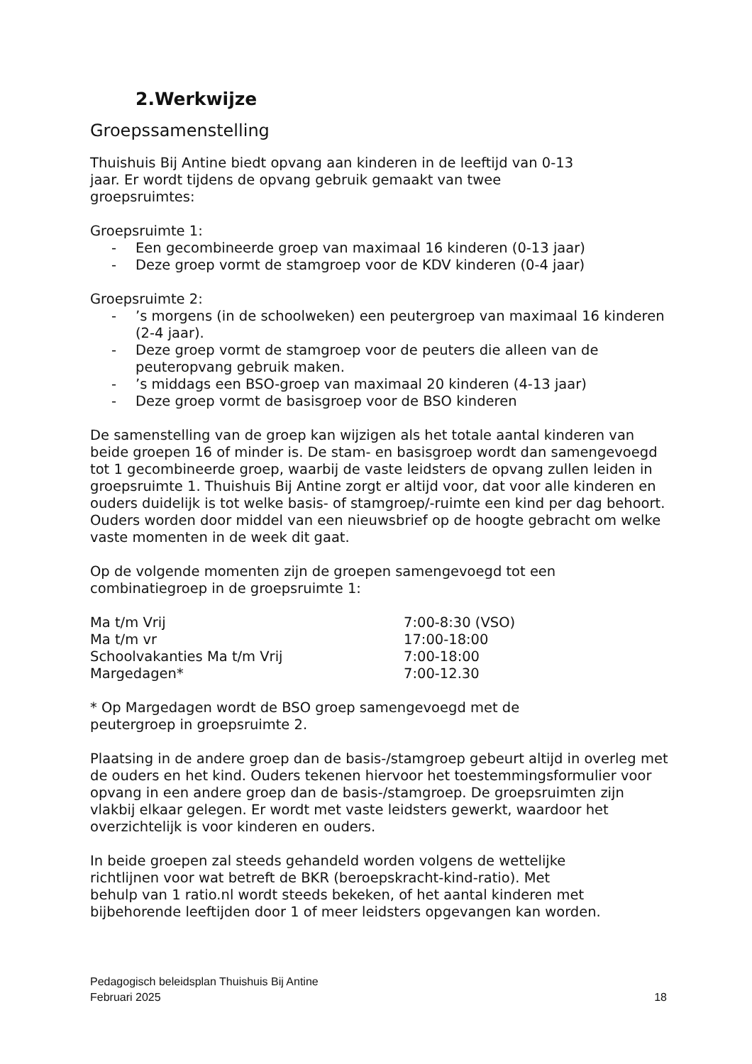2.Werkwijze
Groepssamenstelling
Thuishuis Bij Antine biedt opvang aan kinderen in de leeftijd van 0-13
jaar. Er wordt tijdens de opvang gebruik gemaakt van twee
groepsruimtes:
Groepsruimte 1:
- Een gecombineerde groep van maximaal 16 kinderen (0-13 jaar)
- Deze groep vormt de stamgroep voor de KDV kinderen (0-4 jaar)
Groepsruimte 2:
-’s morgens (in de schoolweken) een peutergroep van maximaal 16 kinderen (2-4 jaar).
- Deze groep vormt de stamgroep voor de peuters die alleen van de peuteropvang gebruik maken.
-’s middags een BSO-groep van maximaal 20 kinderen (4-13 jaar)
- Deze groep vormt de basisgroep voor de BSO kinderen
De samenstelling van de groep kan wijzigen als het totale aantal kinderen van beide groepen 16 of minder is. De stam- en basisgroep wordt dan samengevoegd tot 1 gecombineerde groep, waarbij de vaste leidsters de opvang zullen leiden in groepsruimte 1. Thuishuis Bij Antine zorgt er altijd voor, dat voor alle kinderen en ouders duidelijk is tot welke basis- of stamgroep/-ruimte een kind per dag behoort. Ouders worden door middel van een nieuwsbrief op de hoogte gebracht om welke vaste momenten in de week dit gaat.
Op de volgende momenten zijn de groepen samengevoegd tot een
combinatiegroep in de groepsruimte 1:
Ma t/m Vrij 7:00-8:30 (VSO)
Ma t/m vr 17:00-18:00
Schoolvakanties Ma t/m Vrij 7:00-18:00
Margedagen* 7:00-12.30
* Op Margedagen wordt de BSO groep samengevoegd met de
peutergroep in groepsruimte 2.
Plaatsing in de andere groep dan de basis-/stamgroep gebeurt altijd in overleg met de ouders en het kind. Ouders tekenen hiervoor het toestemmingsformulier voor opvang in een andere groep dan de basis-/stamgroep. De groepsruimten zijn vlakbij elkaar gelegen. Er wordt met vaste leidsters gewerkt, waardoor het overzichtelijk is voor kinderen en ouders.
In beide groepen zal steeds gehandeld worden volgens de wettelijke
richtlijnen voor wat betreft de BKR (beroepskracht-kind-ratio). Met
behulp van 1 ratio.nl wordt steeds bekeken, of het aantal kinderen met
bijbehorende leeftijden door 1 of meer leidsters opgevangen kan worden.
Pedagogisch beleidsplan Thuishuis Bij Antine
Februari 2025 18